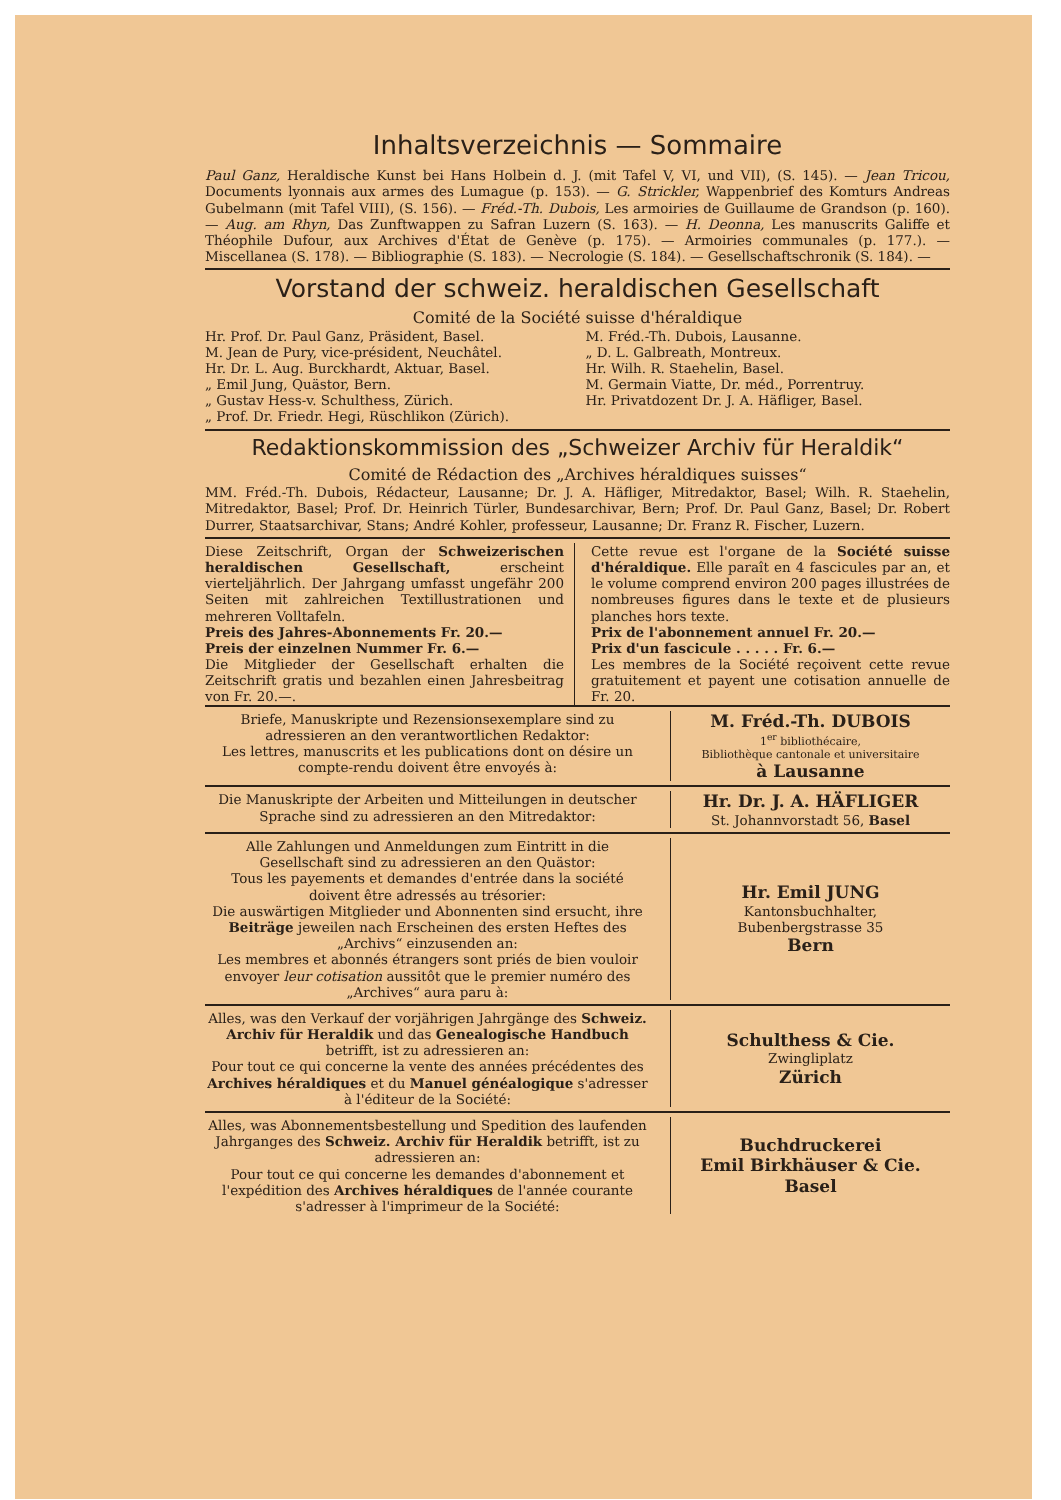Inhaltsverzeichnis — Sommaire
Paul Ganz, Heraldische Kunst bei Hans Holbein d. J. (mit Tafel V, VI, und VII), (S. 145). — Jean Tricou, Documents lyonnais aux armes des Lumague (p. 153). — G. Strickler, Wappenbrief des Komturs Andreas Gubelmann (mit Tafel VIII), (S. 156). — Fréd.-Th. Dubois, Les armoiries de Guillaume de Grandson (p. 160). — Aug. am Rhyn, Das Zunftwappen zu Safran Luzern (S. 163). — H. Deonna, Les manuscrits Galiffe et Théophile Dufour, aux Archives d'État de Genève (p. 175). — Armoiries communales (p. 177.). — Miscellanea (S. 178). — Bibliographie (S. 183). — Necrologie (S. 184). — Gesellschaftschronik (S. 184). —
Vorstand der schweiz. heraldischen Gesellschaft
Comité de la Société suisse d'héraldique
Hr. Prof. Dr. Paul Ganz, Präsident, Basel.
M. Jean de Pury, vice-président, Neuchâtel.
Hr. Dr. L. Aug. Burckhardt, Aktuar, Basel.
„ Emil Jung, Quästor, Bern.
„ Gustav Hess-v. Schulthess, Zürich.
„ Prof. Dr. Friedr. Hegi, Rüschlikon (Zürich).
M. Fréd.-Th. Dubois, Lausanne.
„ D. L. Galbreath, Montreux.
Hr. Wilh. R. Staehelin, Basel.
M. Germain Viatte, Dr. méd., Porrentruy.
Hr. Privatdozent Dr. J. A. Häfliger, Basel.
Redaktionskommission des „Schweizer Archiv für Heraldik“
Comité de Rédaction des „Archives héraldiques suisses“
MM. Fréd.-Th. Dubois, Rédacteur, Lausanne; Dr. J. A. Häfliger, Mitredaktor, Basel; Wilh. R. Staehelin, Mitredaktor, Basel; Prof. Dr. Heinrich Türler, Bundesarchivar, Bern; Prof. Dr. Paul Ganz, Basel; Dr. Robert Durrer, Staatsarchivar, Stans; André Kohler, professeur, Lausanne; Dr. Franz R. Fischer, Luzern.
Diese Zeitschrift, Organ der Schweizerischen heraldischen Gesellschaft, erscheint vierteljährlich. Der Jahrgang umfasst ungefähr 200 Seiten mit zahlreichen Textillustrationen und mehreren Volltafeln.
Preis des Jahres-Abonnements Fr. 20.—
Preis der einzelnen Nummer Fr. 6.—
Die Mitglieder der Gesellschaft erhalten die Zeitschrift gratis und bezahlen einen Jahresbeitrag von Fr. 20.—.
Cette revue est l'organe de la Société suisse d'héraldique. Elle paraît en 4 fascicules par an, et le volume comprend environ 200 pages illustrées de nombreuses figures dans le texte et de plusieurs planches hors texte.
Prix de l'abonnement annuel Fr. 20.—
Prix d'un fascicule . . . . . Fr. 6.—
Les membres de la Société reçoivent cette revue gratuitement et payent une cotisation annuelle de Fr. 20.
Briefe, Manuskripte und Rezensionsexemplare sind zu adressieren an den verantwortlichen Redaktor:
Les lettres, manuscrits et les publications dont on désire un compte-rendu doivent être envoyés à:
M. Fréd.-Th. DUBOIS
1<sup>er</sup> bibliothécaire,
Bibliothèque cantonale et universitaire
à Lausanne
Die Manuskripte der Arbeiten und Mitteilungen in deutscher Sprache sind zu adressieren an den Mitredaktor:
Hr. Dr. J. A. HÄFLIGER
St. Johannvorstadt 56, Basel
Alle Zahlungen und Anmeldungen zum Eintritt in die Gesellschaft sind zu adressieren an den Quästor:
Tous les payements et demandes d'entrée dans la société doivent être adressés au trésorier:
Die auswärtigen Mitglieder und Abonnenten sind ersucht, ihre Beiträge jeweilen nach Erscheinen des ersten Heftes des „Archivs“ einzusenden an:
Les membres et abonnés étrangers sont priés de bien vouloir envoyer leur cotisation aussitôt que le premier numéro des „Archives“ aura paru à:
Hr. Emil JUNG
Kantonsbuchhalter,
Bubenbergstrasse 35
Bern
Alles, was den Verkauf der vorjährigen Jahrgänge des Schweiz. Archiv für Heraldik und das Genealogische Handbuch betrifft, ist zu adressieren an:
Pour tout ce qui concerne la vente des années précédentes des Archives héraldiques et du Manuel généalogique s'adresser à l'éditeur de la Société:
Schulthess & Cie.
Zwingliplatz
Zürich
Alles, was Abonnementsbestellung und Spedition des laufenden Jahrganges des Schweiz. Archiv für Heraldik betrifft, ist zu adressieren an:
Pour tout ce qui concerne les demandes d'abonnement et l'expédition des Archives héraldiques de l'année courante s'adresser à l'imprimeur de la Société:
Buchdruckerei
Emil Birkhäuser & Cie.
Basel